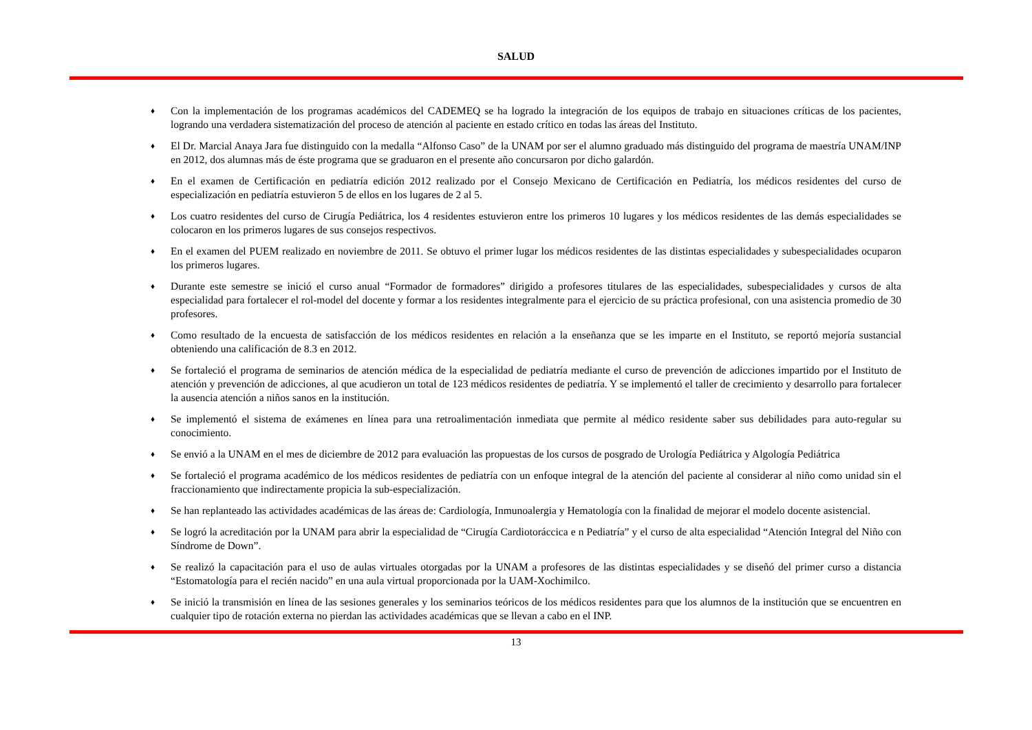SALUD
♦ Con la implementación de los programas académicos del CADEMEQ se ha logrado la integración de los equipos de trabajo en situaciones críticas de los pacientes, logrando una verdadera sistematización del proceso de atención al paciente en estado crítico en todas las áreas del Instituto.
♦ El Dr. Marcial Anaya Jara fue distinguido con la medalla “Alfonso Caso” de la UNAM por ser el alumno graduado más distinguido del programa de maestría UNAM/INP en 2012, dos alumnas más de éste programa que se graduaron en el presente año concursaron por dicho galardón.
♦ En el examen de Certificación en pediatría edición 2012 realizado por el Consejo Mexicano de Certificación en Pediatría, los médicos residentes del curso de especialización en pediatría estuvieron 5 de ellos en los lugares de 2 al 5.
♦ Los cuatro residentes del curso de Cirugía Pediátrica, los 4 residentes estuvieron entre los primeros 10 lugares y los médicos residentes de las demás especialidades se colocaron en los primeros lugares de sus consejos respectivos.
♦ En el examen del PUEM realizado en noviembre de 2011. Se obtuvo el primer lugar los médicos residentes de las distintas especialidades y subespecialidades ocuparon los primeros lugares.
♦ Durante este semestre se inició el curso anual “Formador de formadores” dirigido a profesores titulares de las especialidades, subespecialidades y cursos de alta especialidad para fortalecer el rol-model del docente y formar a los residentes integralmente para el ejercicio de su práctica profesional, con una asistencia promedio de 30 profesores.
♦ Como resultado de la encuesta de satisfacción de los médicos residentes en relación a la enseñanza que se les imparte en el Instituto, se reportó mejoría sustancial obteniendo una calificación de 8.3 en 2012.
♦ Se fortaleció el programa de seminarios de atención médica de la especialidad de pediatría mediante el curso de prevención de adicciones impartido por el Instituto de atención y prevención de adicciones, al que acudieron un total de 123 médicos residentes de pediatría. Y se implementó el taller de crecimiento y desarrollo para fortalecer la ausencia atención a niños sanos en la institución.
♦ Se implementó el sistema de exámenes en línea para una retroalimentación inmediata que permite al médico residente saber sus debilidades para auto-regular su conocimiento.
♦ Se envió a la UNAM en el mes de diciembre de 2012 para evaluación las propuestas de los cursos de posgrado de Urología Pediátrica y Algología Pediátrica
♦ Se fortaleció el programa académico de los médicos residentes de pediatría con un enfoque integral de la atención del paciente al considerar al niño como unidad sin el fraccionamiento que indirectamente propicia la sub-especialización.
♦ Se han replanteado las actividades académicas de las áreas de: Cardiología, Inmunoalergia y Hematología con la finalidad de mejorar el modelo docente asistencial.
♦ Se logró la acreditación por la UNAM para abrir la especialidad de “Cirugía Cardiotoráccica e n Pediatría” y el curso de alta especialidad “Atención Integral del Niño con Síndrome de Down”.
♦ Se realizó la capacitación para el uso de aulas virtuales otorgadas por la UNAM a profesores de las distintas especialidades y se diseñó del primer curso a distancia “Estomatología para el recién nacido” en una aula virtual proporcionada por la UAM-Xochimilco.
♦ Se inició la transmisión en línea de las sesiones generales y los seminarios teóricos de los médicos residentes para que los alumnos de la institución que se encuentren en cualquier tipo de rotación externa no pierdan las actividades académicas que se llevan a cabo en el INP.
13